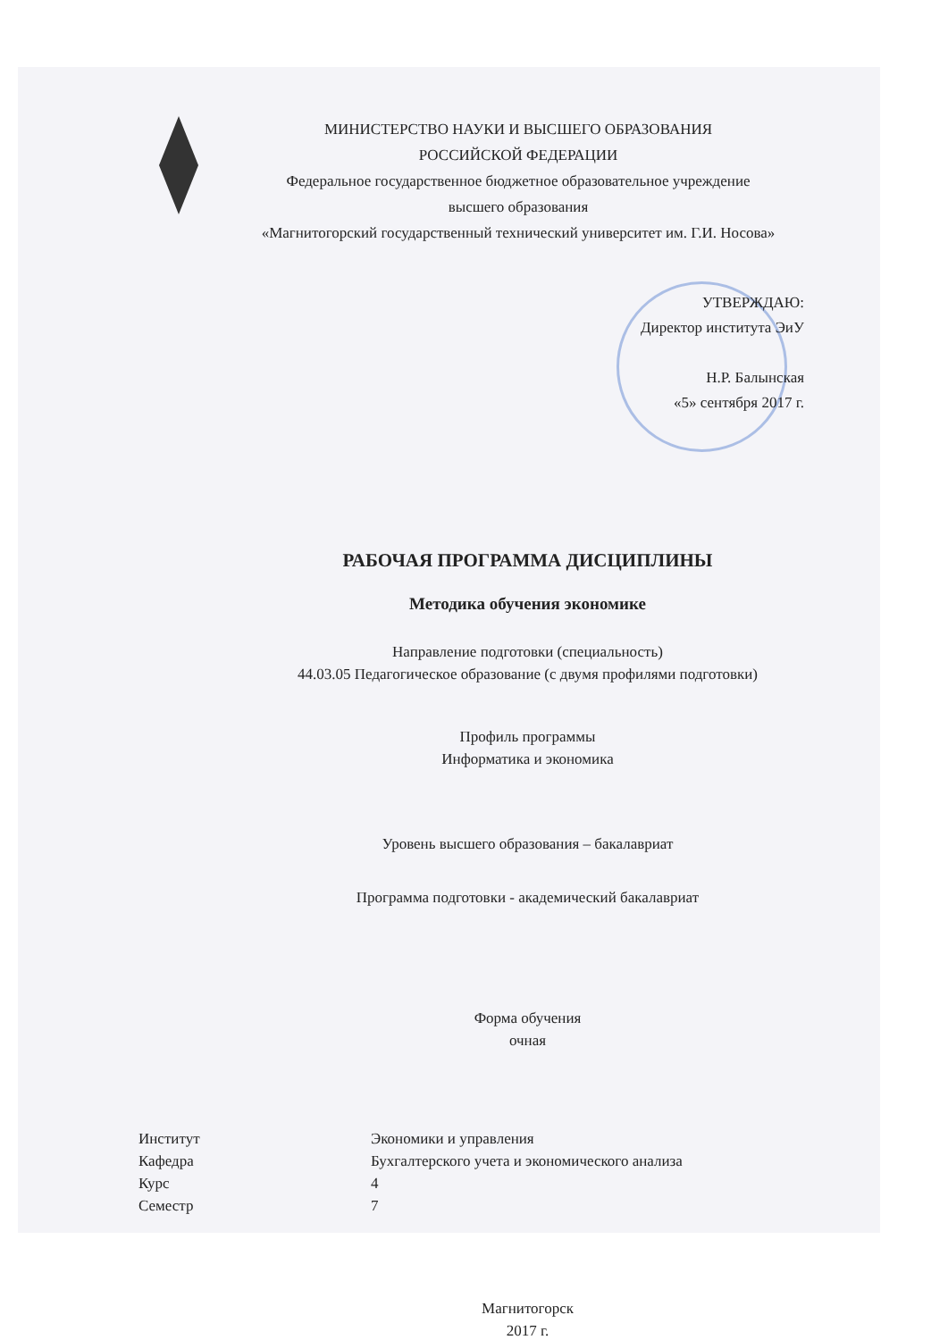МИНИСТЕРСТВО НАУКИ И ВЫСШЕГО ОБРАЗОВАНИЯ
РОССИЙСКОЙ ФЕДЕРАЦИИ
Федеральное государственное бюджетное образовательное учреждение
высшего образования
«Магнитогорский государственный технический университет им. Г.И. Носова»
УТВЕРЖДАЮ:
Директор института ЭиУ
Н.Р. Балынская
«5» сентября 2017 г.
РАБОЧАЯ ПРОГРАММА ДИСЦИПЛИНЫ
Методика обучения экономике
Направление подготовки (специальность)
44.03.05 Педагогическое образование (с двумя профилями подготовки)
Профиль программы
Информатика и экономика
Уровень высшего образования – бакалавриат
Программа подготовки - академический бакалавриат
Форма обучения
очная
| Институт | Экономики и управления |
| Кафедра | Бухгалтерского учета и экономического анализа |
| Курс | 4 |
| Семестр | 7 |
Магнитогорск
2017 г.